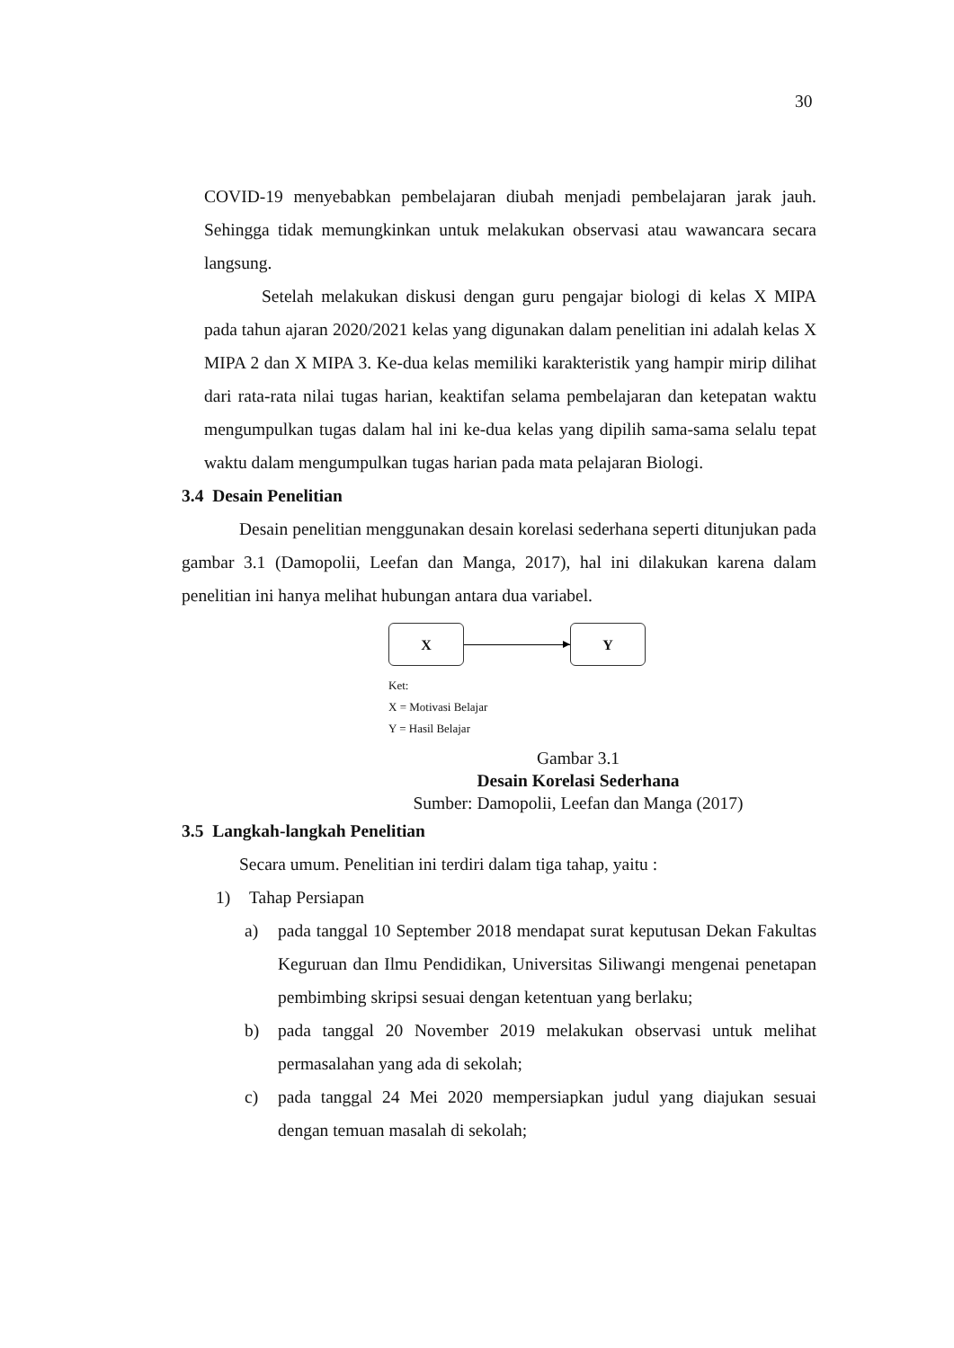30
COVID-19 menyebabkan pembelajaran diubah menjadi pembelajaran jarak jauh. Sehingga tidak memungkinkan untuk melakukan observasi atau wawancara secara langsung.
Setelah melakukan diskusi dengan guru pengajar biologi di kelas X MIPA pada tahun ajaran 2020/2021 kelas yang digunakan dalam penelitian ini adalah kelas X MIPA 2 dan X MIPA 3. Ke-dua kelas memiliki karakteristik yang hampir mirip dilihat dari rata-rata nilai tugas harian, keaktifan selama pembelajaran dan ketepatan waktu mengumpulkan tugas dalam hal ini ke-dua kelas yang dipilih sama-sama selalu tepat waktu dalam mengumpulkan tugas harian pada mata pelajaran Biologi.
3.4 Desain Penelitian
Desain penelitian menggunakan desain korelasi sederhana seperti ditunjukan pada gambar 3.1 (Damopolii, Leefan dan Manga, 2017), hal ini dilakukan karena dalam penelitian ini hanya melihat hubungan antara dua variabel.
X Y
Ket:
X = Motivasi Belajar
Y = Hasil Belajar
Gambar 3.1
Desain Korelasi Sederhana
Sumber: Damopolii, Leefan dan Manga (2017)
3.5 Langkah-langkah Penelitian
Secara umum. Penelitian ini terdiri dalam tiga tahap, yaitu :
1) Tahap Persiapan
a) pada tanggal 10 September 2018 mendapat surat keputusan Dekan Fakultas Keguruan dan Ilmu Pendidikan, Universitas Siliwangi mengenai penetapan pembimbing skripsi sesuai dengan ketentuan yang berlaku;
b) pada tanggal 20 November 2019 melakukan observasi untuk melihat permasalahan yang ada di sekolah;
c) pada tanggal 24 Mei 2020 mempersiapkan judul yang diajukan sesuai dengan temuan masalah di sekolah;